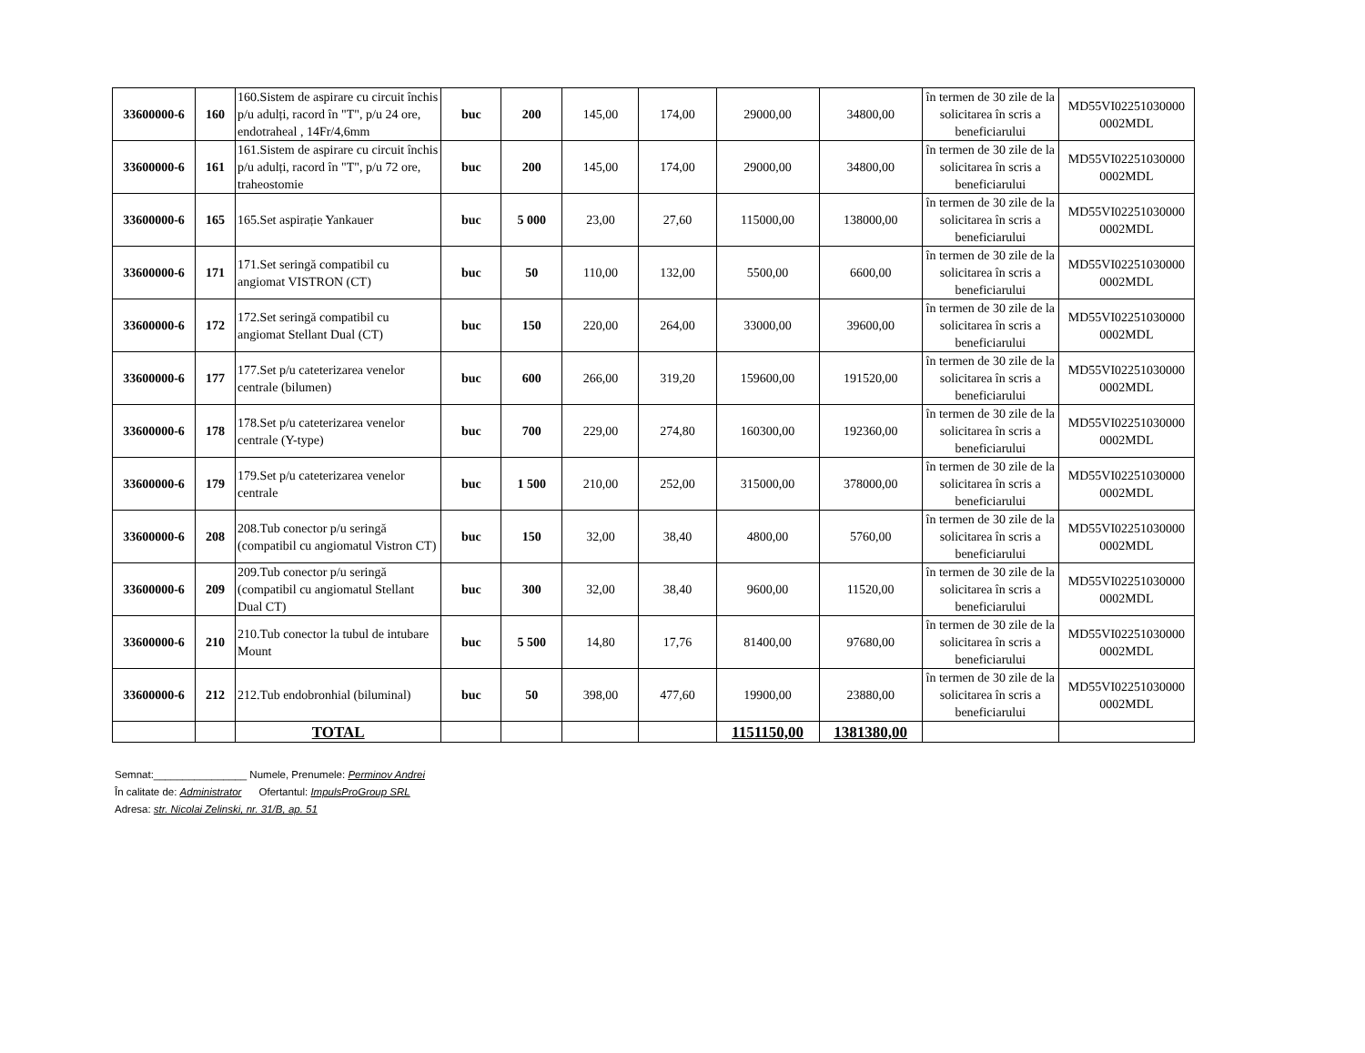| 33600000-6 | 160 | 160.Sistem de aspirare cu circuit închis p/u adulți, racord în "T", p/u 24 ore, endotraheal , 14Fr/4,6mm | buc | 200 | 145,00 | 174,00 | 29000,00 | 34800,00 | în termen de 30 zile de la solicitarea în scris a beneficiarului | MD55VI02251030000 0002MDL |
| 33600000-6 | 161 | 161.Sistem de aspirare cu circuit închis p/u adulți, racord în "T", p/u 72 ore, traheostomie | buc | 200 | 145,00 | 174,00 | 29000,00 | 34800,00 | în termen de 30 zile de la solicitarea în scris a beneficiarului | MD55VI02251030000 0002MDL |
| 33600000-6 | 165 | 165.Set aspirație Yankauer | buc | 5 000 | 23,00 | 27,60 | 115000,00 | 138000,00 | în termen de 30 zile de la solicitarea în scris a beneficiarului | MD55VI02251030000 0002MDL |
| 33600000-6 | 171 | 171.Set seringă compatibil cu angiomat VISTRON (CT) | buc | 50 | 110,00 | 132,00 | 5500,00 | 6600,00 | în termen de 30 zile de la solicitarea în scris a beneficiarului | MD55VI02251030000 0002MDL |
| 33600000-6 | 172 | 172.Set seringă compatibil cu angiomat Stellant Dual (CT) | buc | 150 | 220,00 | 264,00 | 33000,00 | 39600,00 | în termen de 30 zile de la solicitarea în scris a beneficiarului | MD55VI02251030000 0002MDL |
| 33600000-6 | 177 | 177.Set p/u cateterizarea venelor centrale (bilumen) | buc | 600 | 266,00 | 319,20 | 159600,00 | 191520,00 | în termen de 30 zile de la solicitarea în scris a beneficiarului | MD55VI02251030000 0002MDL |
| 33600000-6 | 178 | 178.Set p/u cateterizarea venelor centrale (Y-type) | buc | 700 | 229,00 | 274,80 | 160300,00 | 192360,00 | în termen de 30 zile de la solicitarea în scris a beneficiarului | MD55VI02251030000 0002MDL |
| 33600000-6 | 179 | 179.Set p/u cateterizarea venelor centrale | buc | 1 500 | 210,00 | 252,00 | 315000,00 | 378000,00 | în termen de 30 zile de la solicitarea în scris a beneficiarului | MD55VI02251030000 0002MDL |
| 33600000-6 | 208 | 208.Tub conector p/u seringă (compatibil cu angiomatul Vistron CT) | buc | 150 | 32,00 | 38,40 | 4800,00 | 5760,00 | în termen de 30 zile de la solicitarea în scris a beneficiarului | MD55VI02251030000 0002MDL |
| 33600000-6 | 209 | 209.Tub conector p/u seringă (compatibil cu angiomatul Stellant Dual CT) | buc | 300 | 32,00 | 38,40 | 9600,00 | 11520,00 | în termen de 30 zile de la solicitarea în scris a beneficiarului | MD55VI02251030000 0002MDL |
| 33600000-6 | 210 | 210.Tub conector la tubul de intubare Mount | buc | 5 500 | 14,80 | 17,76 | 81400,00 | 97680,00 | în termen de 30 zile de la solicitarea în scris a beneficiarului | MD55VI02251030000 0002MDL |
| 33600000-6 | 212 | 212.Tub endobronhial (biluminal) | buc | 50 | 398,00 | 477,60 | 19900,00 | 23880,00 | în termen de 30 zile de la solicitarea în scris a beneficiarului | MD55VI02251030000 0002MDL |
| | | TOTAL | | | | | 1151150,00 | 1381380,00 | | |
Semnat:________________ Numele, Prenumele: Perminov Andrei
În calitate de: Administrator Ofertantul: ImpulsProGroup SRL
Adresa: str. Nicolai Zelinski, nr. 31/B, ap. 51